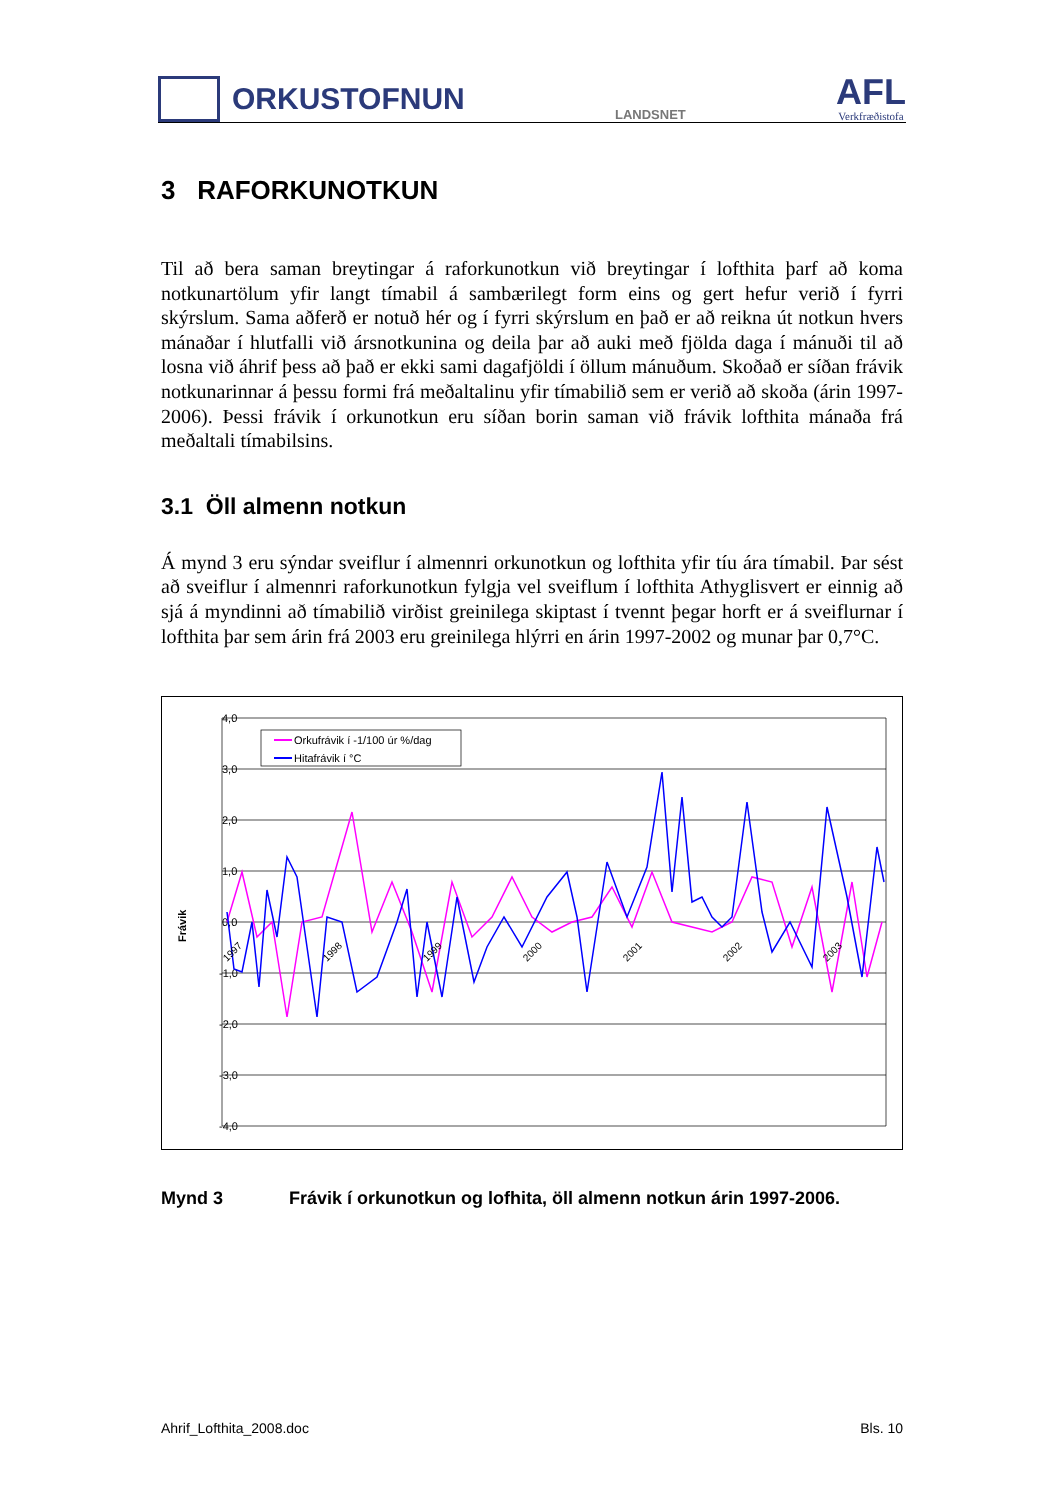ORKUSTOFNUN
LANDSNET
AFL
Verkfræðistofa
3 RAFORKUNOTKUN
Til að bera saman breytingar á raforkunotkun við breytingar í lofthita þarf að koma notkunartölum yfir langt tímabil á sambærilegt form eins og gert hefur verið í fyrri skýrslum. Sama aðferð er notuð hér og í fyrri skýrslum en það er að reikna út notkun hvers mánaðar í hlutfalli við ársnotkunina og deila þar að auki með fjölda daga í mánuði til að losna við áhrif þess að það er ekki sami dagafjöldi í öllum mánuðum. Skoðað er síðan frávik notkunarinnar á þessu formi frá meðaltalinu yfir tímabilið sem er verið að skoða (árin 1997-2006). Þessi frávik í orkunotkun eru síðan borin saman við frávik lofthita mánaða frá meðaltali tímabilsins.
3.1 Öll almenn notkun
Á mynd 3 eru sýndar sveiflur í almennri orkunotkun og lofthita yfir tíu ára tímabil. Þar sést að sveiflur í almennri raforkunotkun fylgja vel sveiflum í lofthita Athyglisvert er einnig að sjá á myndinni að tímabilið virðist greinilega skiptast í tvennt þegar horft er á sveiflurnar í lofthita þar sem árin frá 2003 eru greinilega hlýrri en árin 1997-2002 og munar þar 0,7°C.
4,0
3,0
2,0
1,0
0,0
-1,0
-2,0
-3,0
-4,0
Frávik
Orkufrávik í -1/100 úr %/dag
Hitafrávik í °C
1997
1998
1999
2000
2001
2002
2003
Mynd 3 Frávik í orkunotkun og lofhita, öll almenn notkun árin 1997-2006.
Ahrif_Lofthita_2008.doc Bls. 10